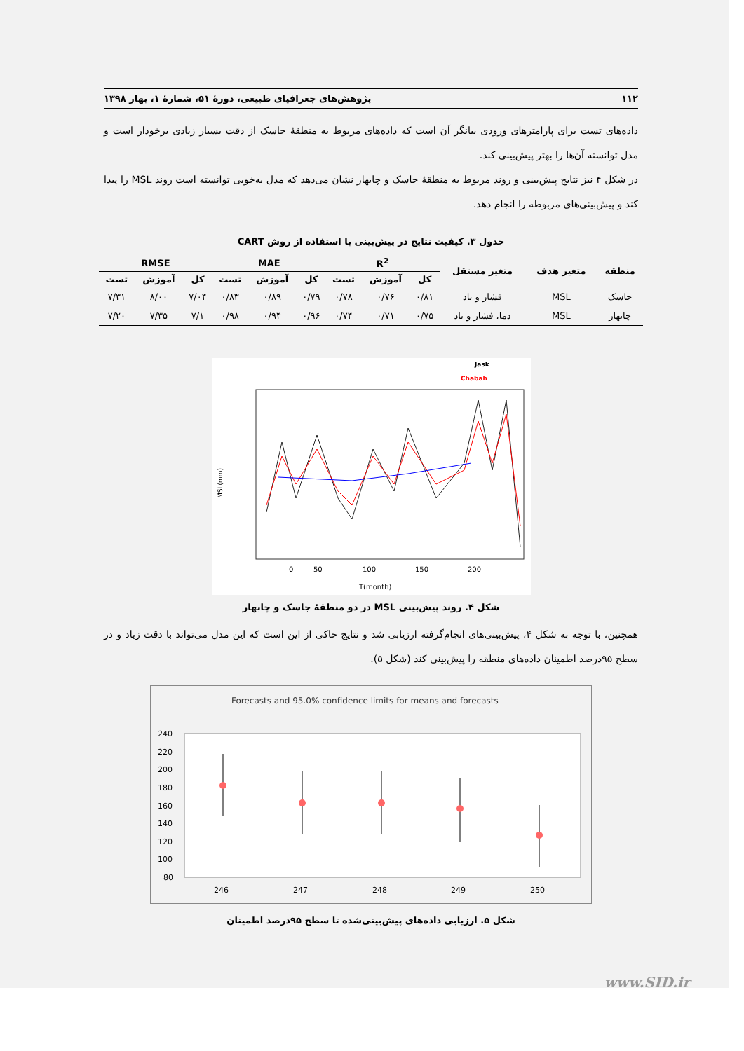۱۱۲ پژوهش‌های جغرافیای طبیعی، دورهٔ ۵۱، شمارهٔ ۱، بهار ۱۳۹۸
داده‌های تست برای پارامترهای ورودی بیانگر آن است که داده‌های مربوط به منطقهٔ جاسک از دقت بسیار زیادی برخودار است و مدل توانسته آن‌ها را بهتر پیش‌بینی کند.
در شکل ۴ نیز نتایج پیش‌بینی و روند مربوط به منطقهٔ جاسک و چابهار نشان می‌دهد که مدل به‌خوبی توانسته است روند MSL را پیدا کند و پیش‌بینی‌های مربوطه را انجام دهد.
جدول ۳. کیفیت نتایج در پیش‌بینی با استفاده از روش CART
| منطقه | متغیر هدف | متغیر مستقل | R<sup>2</sup> | | | MAE | | | RMSE | | |
| --- | --- | --- | --- | --- | --- | --- | --- | --- | --- | --- | --- |
| | | | کل | آموزش | تست | کل | آموزش | تست | کل | آموزش | تست |
| جاسک | MSL | فشار و باد | ۰/۸۱ | ۰/۷۶ | ۰/۷۸ | ۰/۷۹ | ۰/۸۹ | ۰/۸۳ | ۷/۰۴ | ۸/۰۰ | ۷/۳۱ |
| چابهار | MSL | دما، فشار و باد | ۰/۷۵ | ۰/۷۱ | ۰/۷۴ | ۰/۹۶ | ۰/۹۴ | ۰/۹۸ | ۷/۱ | ۷/۳۵ | ۷/۲۰ |
Jask
Chabah
0
50
100
150
200
T(month)
MSL(mm)
شکل ۴. روند پیش‌بینی MSL در دو منطقهٔ جاسک و چابهار
همچنین، با توجه به شکل ۴، پیش‌بینی‌های انجام‌گرفته ارزیابی شد و نتایج حاکی از این است که این مدل می‌تواند با دقت زیاد و در سطح ۹۵درصد اطمینان داده‌های منطقه را پیش‌بینی کند (شکل ۵).
Forecasts and 95.0% confidence limits for means and forecasts
240
220
200
180
160
140
120
100
80
246
247
248
249
250
شکل ۵. ارزیابی داده‌های پیش‌بینی‌شده تا سطح ۹۵درصد اطمینان
www.SID.ir